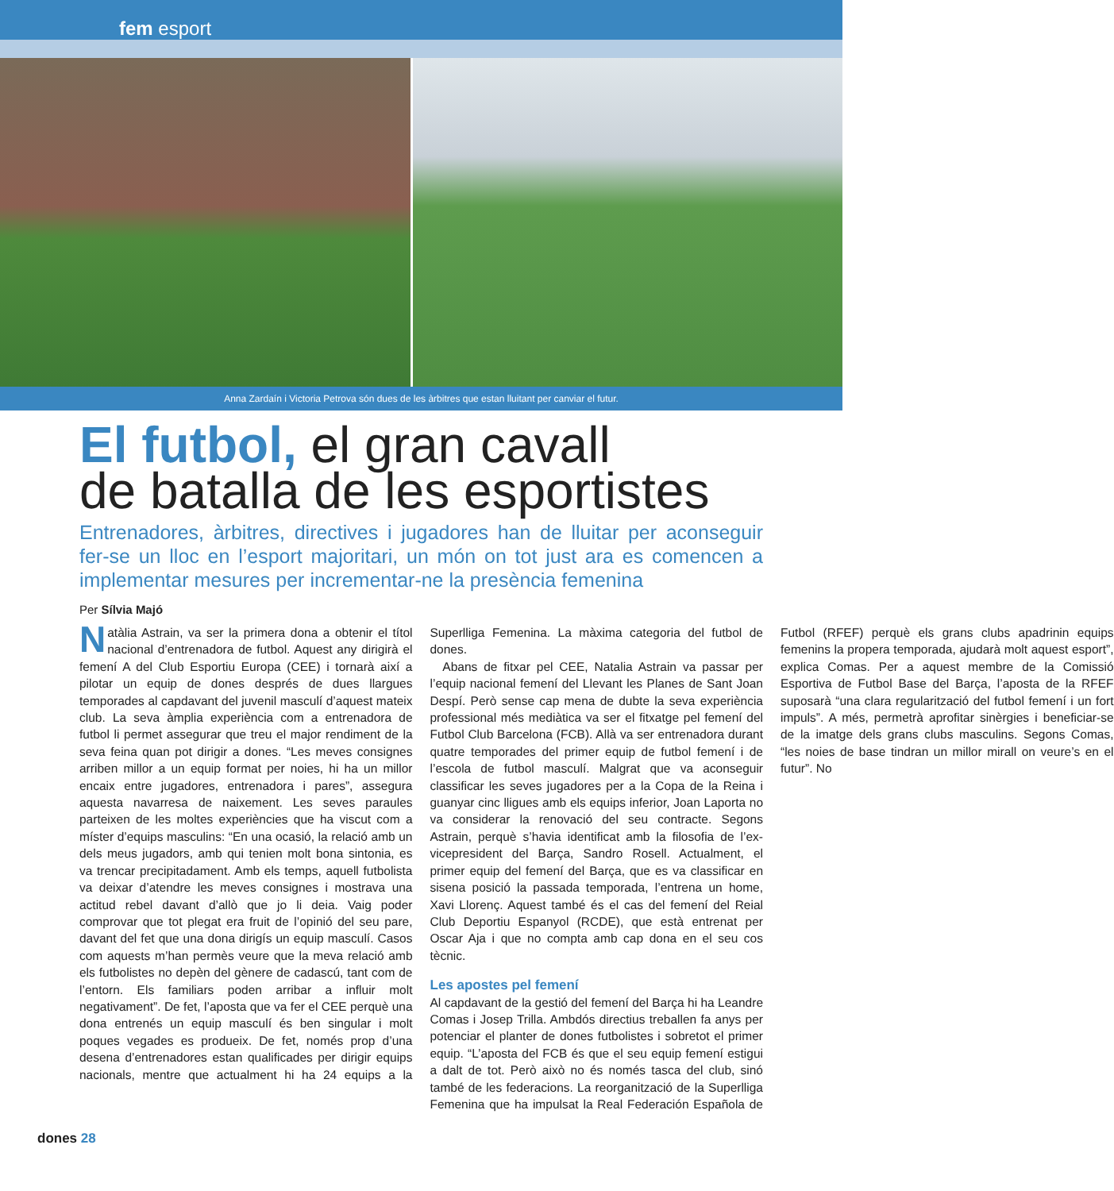fem esport
Anna Zardaín i Victoria Petrova són dues de les àrbitres que estan lluitant per canviar el futur.
El futbol, el gran cavall
de batalla de les esportistes
Entrenadores, àrbitres, directives i jugadores han de lluitar per aconseguir fer-se un lloc en l’esport majoritari, un món on tot just ara es comencen a implementar mesures per incrementar-ne la presència femenina
Per Sílvia Majó
Natàlia Astrain, va ser la primera dona a obtenir el títol nacional d’entrenadora de futbol. Aquest any dirigirà el femení A del Club Esportiu Europa (CEE) i tornarà així a pilotar un equip de dones després de dues llargues temporades al capdavant del juvenil masculí d’aquest mateix club. La seva àmplia experiència com a entrenadora de futbol li permet assegurar que treu el major rendiment de la seva feina quan pot dirigir a dones. “Les meves consignes arriben millor a un equip format per noies, hi ha un millor encaix entre jugadores, entrenadora i pares”, assegura aquesta navarresa de naixement. Les seves paraules parteixen de les moltes experiències que ha viscut com a míster d’equips masculins: “En una ocasió, la relació amb un dels meus jugadors, amb qui tenien molt bona sintonia, es va trencar precipitadament. Amb els temps, aquell futbolista va deixar d’atendre les meves consignes i mostrava una actitud rebel davant d’allò que jo li deia. Vaig poder comprovar que tot plegat era fruit de l’opinió del seu pare, davant del fet que una dona dirigís un equip masculí. Casos com aquests m’han permès veure que la meva relació amb els futbolistes no depèn del gènere de cadascú, tant com de l’entorn. Els familiars poden arribar a influir molt negativament”. De fet, l’aposta que va fer el CEE perquè una dona entrenés un equip masculí és ben singular i molt poques vegades es produeix. De fet, només prop d’una desena d’entrenadores estan qualificades per dirigir equips nacionals, mentre que actualment hi ha 24 equips a la Superlliga Femenina. La màxima categoria del futbol de dones.
Abans de fitxar pel CEE, Natalia Astrain va passar per l’equip nacional femení del Llevant les Planes de Sant Joan Despí. Però sense cap mena de dubte la seva experiència professional més mediàtica va ser el fitxatge pel femení del Futbol Club Barcelona (FCB). Allà va ser entrenadora durant quatre temporades del primer equip de futbol femení i de l’escola de futbol masculí. Malgrat que va aconseguir classificar les seves jugadores per a la Copa de la Reina i guanyar cinc lligues amb els equips inferior, Joan Laporta no va considerar la renovació del seu contracte. Segons Astrain, perquè s’havia identificat amb la filosofia de l’ex-vicepresident del Barça, Sandro Rosell. Actualment, el primer equip del femení del Barça, que es va classificar en sisena posició la passada temporada, l’entrena un home, Xavi Llorenç. Aquest també és el cas del femení del Reial Club Deportiu Espanyol (RCDE), que està entrenat per Oscar Aja i que no compta amb cap dona en el seu cos tècnic.
Les apostes pel femení
Al capdavant de la gestió del femení del Barça hi ha Leandre Comas i Josep Trilla. Ambdós directius treballen fa anys per potenciar el planter de dones futbolistes i sobretot el primer equip. “L’aposta del FCB és que el seu equip femení estigui a dalt de tot. Però això no és només tasca del club, sinó també de les federacions. La reorganització de la Superlliga Femenina que ha impulsat la Real Federación Española de Futbol (RFEF) perquè els grans clubs apadrinin equips femenins la propera temporada, ajudarà molt aquest esport”, explica Comas. Per a aquest membre de la Comissió Esportiva de Futbol Base del Barça, l’aposta de la RFEF suposarà “una clara regularització del futbol femení i un fort impuls”. A més, permetrà aprofitar sinèrgies i beneficiar-se de la imatge dels grans clubs masculins. Segons Comas, “les noies de base tindran un millor mirall on veure’s en el futur”. No
dones 28